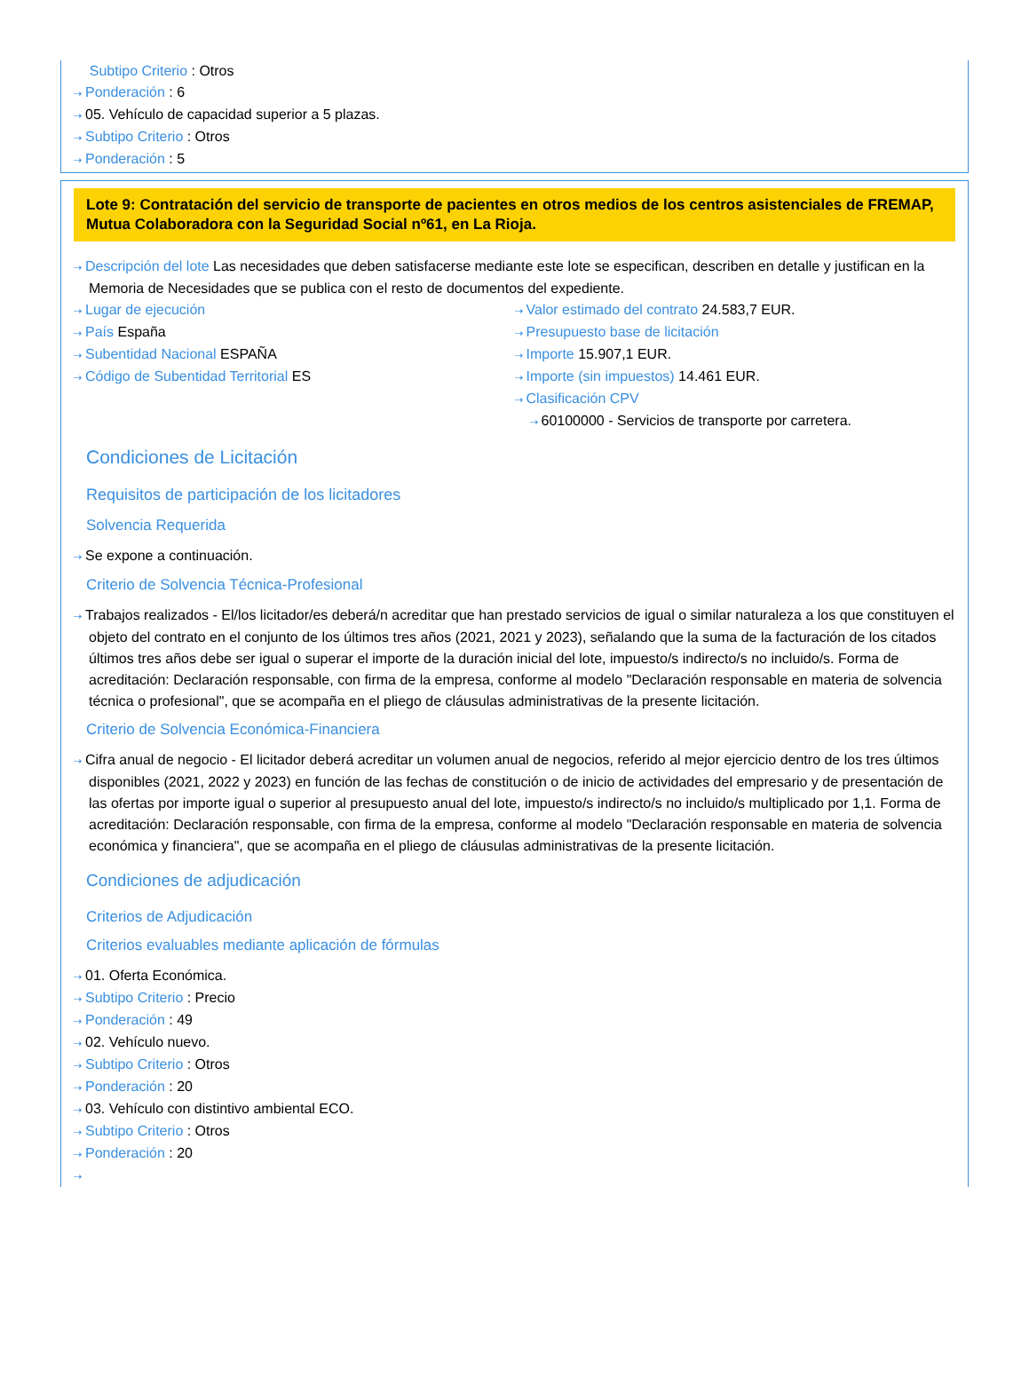Subtipo Criterio : Otros
⇢ Ponderación : 6
⇢ 05. Vehículo de capacidad superior a 5 plazas.
⇢ Subtipo Criterio : Otros
⇢ Ponderación : 5
Lote 9: Contratación del servicio de transporte de pacientes en otros medios de los centros asistenciales de FREMAP, Mutua Colaboradora con la Seguridad Social nº61, en La Rioja.
⇢ Descripción del lote Las necesidades que deben satisfacerse mediante este lote se especifican, describen en detalle y justifican en la Memoria de Necesidades que se publica con el resto de documentos del expediente.
⇢ Lugar de ejecución
⇢ País España
⇢ Subentidad Nacional ESPAÑA
⇢ Código de Subentidad Territorial ES
⇢ Valor estimado del contrato 24.583,7 EUR.
⇢ Presupuesto base de licitación
⇢ Importe 15.907,1 EUR.
⇢ Importe (sin impuestos) 14.461 EUR.
⇢ Clasificación CPV
⇢ 60100000 - Servicios de transporte por carretera.
Condiciones de Licitación
Requisitos de participación de los licitadores
Solvencia Requerida
⇢ Se expone a continuación.
Criterio de Solvencia Técnica-Profesional
⇢ Trabajos realizados - El/los licitador/es deberá/n acreditar que han prestado servicios de igual o similar naturaleza a los que constituyen el objeto del contrato en el conjunto de los últimos tres años (2021, 2021 y 2023), señalando que la suma de la facturación de los citados últimos tres años debe ser igual o superar el importe de la duración inicial del lote, impuesto/s indirecto/s no incluido/s. Forma de acreditación: Declaración responsable, con firma de la empresa, conforme al modelo "Declaración responsable en materia de solvencia técnica o profesional", que se acompaña en el pliego de cláusulas administrativas de la presente licitación.
Criterio de Solvencia Económica-Financiera
⇢ Cifra anual de negocio - El licitador deberá acreditar un volumen anual de negocios, referido al mejor ejercicio dentro de los tres últimos disponibles (2021, 2022 y 2023) en función de las fechas de constitución o de inicio de actividades del empresario y de presentación de las ofertas por importe igual o superior al presupuesto anual del lote, impuesto/s indirecto/s no incluido/s multiplicado por 1,1. Forma de acreditación: Declaración responsable, con firma de la empresa, conforme al modelo "Declaración responsable en materia de solvencia económica y financiera", que se acompaña en el pliego de cláusulas administrativas de la presente licitación.
Condiciones de adjudicación
Criterios de Adjudicación
Criterios evaluables mediante aplicación de fórmulas
⇢ 01. Oferta Económica.
⇢ Subtipo Criterio : Precio
⇢ Ponderación : 49
⇢ 02. Vehículo nuevo.
⇢ Subtipo Criterio : Otros
⇢ Ponderación : 20
⇢ 03. Vehículo con distintivo ambiental ECO.
⇢ Subtipo Criterio : Otros
⇢ Ponderación : 20
⇢